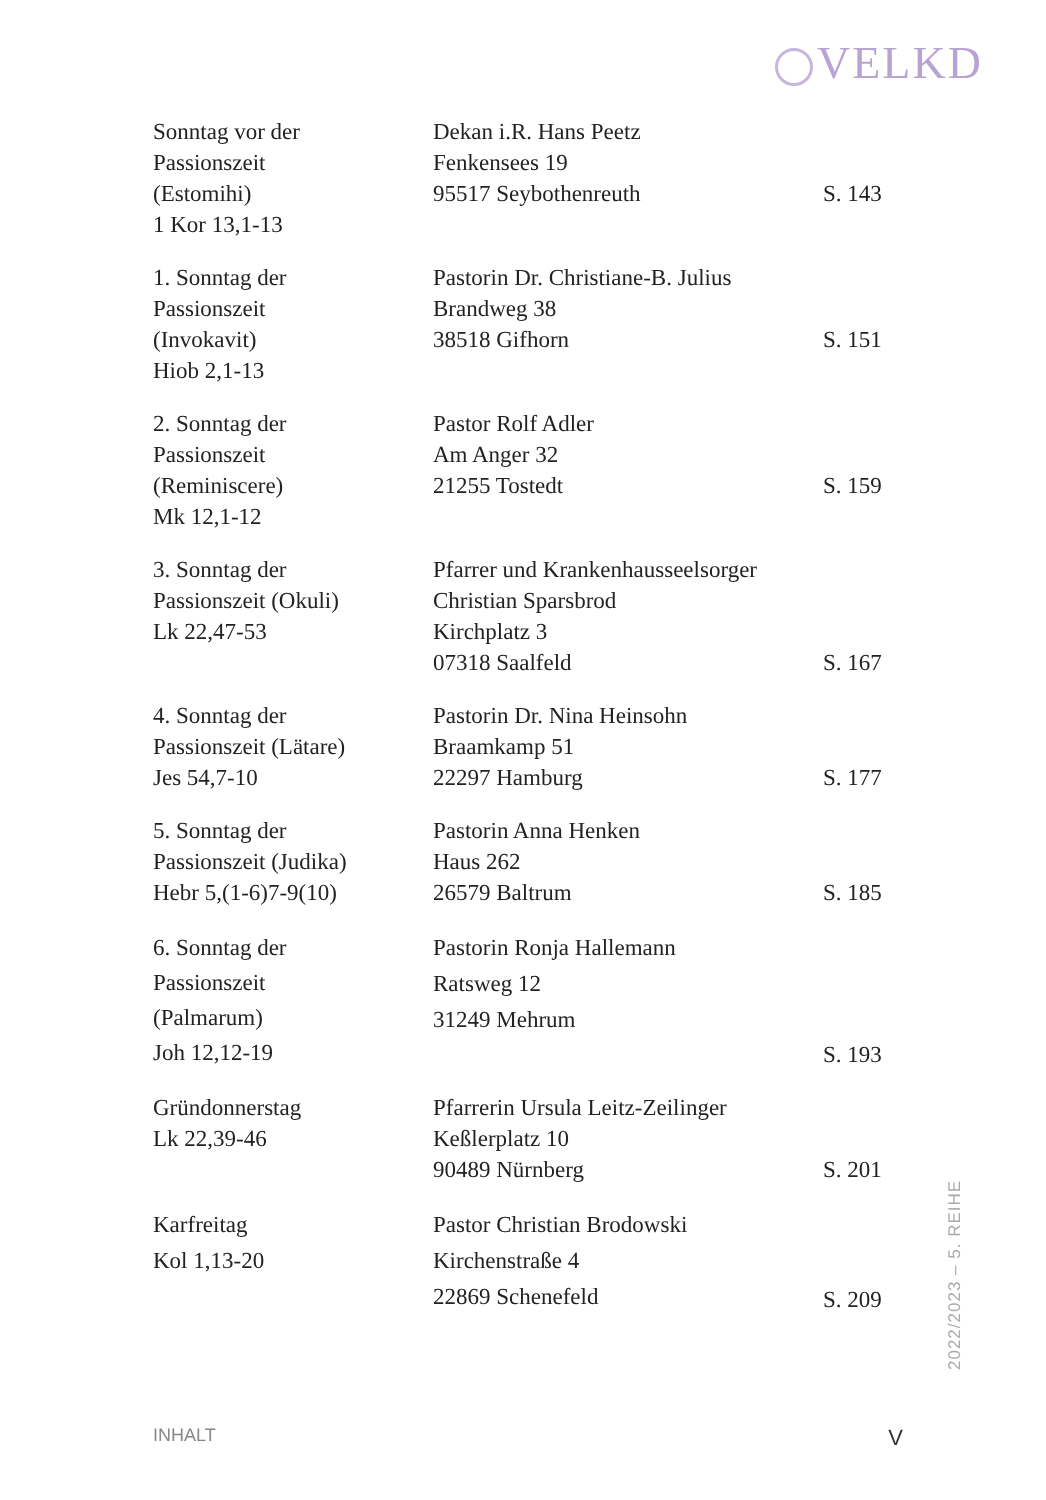VELKD
| Sonntag vor der Passionszeit (Estomihi) 1 Kor 13,1-13 | Dekan i.R. Hans Peetz Fenkensees 19 95517 Seybothenreuth | S. 143 |
| 1. Sonntag der Passionszeit (Invokavit) Hiob 2,1-13 | Pastorin Dr. Christiane-B. Julius Brandweg 38 38518 Gifhorn | S. 151 |
| 2. Sonntag der Passionszeit (Reminiscere) Mk 12,1-12 | Pastor Rolf Adler Am Anger 32 21255 Tostedt | S. 159 |
| 3. Sonntag der Passionszeit (Okuli) Lk 22,47-53 | Pfarrer und Krankenhausseelsorger Christian Sparsbrod Kirchplatz 3 07318 Saalfeld | S. 167 |
| 4. Sonntag der Passionszeit (Lätare) Jes 54,7-10 | Pastorin Dr. Nina Heinsohn Braamkamp 51 22297 Hamburg | S. 177 |
| 5. Sonntag der Passionszeit (Judika) Hebr 5,(1-6)7-9(10) | Pastorin Anna Henken Haus 262 26579 Baltrum | S. 185 |
| 6. Sonntag der Passionszeit (Palmarum) Joh 12,12-19 | Pastorin Ronja Hallemann Ratsweg 12 31249 Mehrum | S. 193 |
| Gründonnerstag Lk 22,39-46 | Pfarrerin Ursula Leitz-Zeilinger Keßlerplatz 10 90489 Nürnberg | S. 201 |
| Karfreitag Kol 1,13-20 | Pastor Christian Brodowski Kirchenstraße 4 22869 Schenefeld | S. 209 |
2022/2023 – 5. REIHE
INHALT V